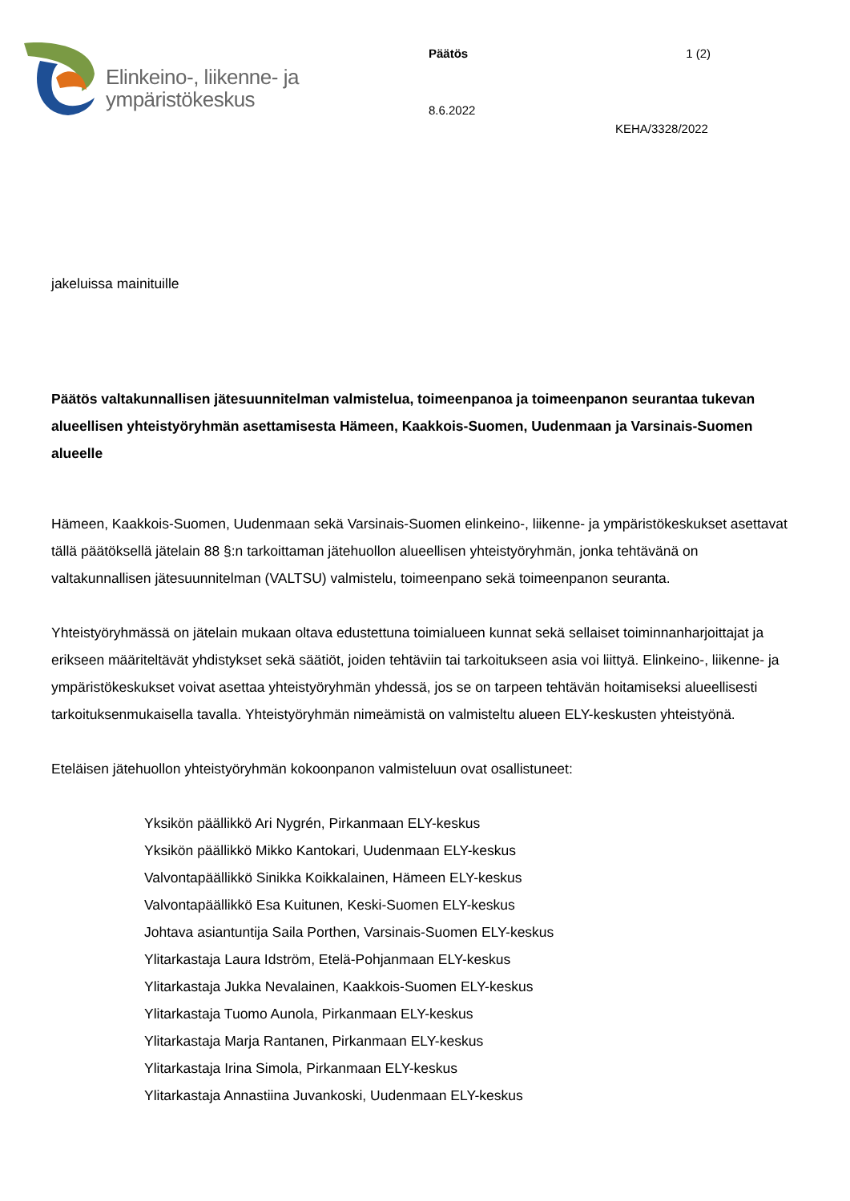Elinkeino-, liikenne- ja
ympäristökeskus
Päätös 1 (2)
8.6.2022
KEHA/3328/2022
jakeluissa mainituille
Päätös valtakunnallisen jätesuunnitelman valmistelua, toimeenpanoa ja toimeenpanon seurantaa tukevan alueellisen yhteistyöryhmän asettamisesta Hämeen, Kaakkois-Suomen, Uudenmaan ja Varsinais-Suomen alueelle
Hämeen, Kaakkois-Suomen, Uudenmaan sekä Varsinais-Suomen elinkeino-, liikenne- ja ympäristökeskukset asettavat tällä päätöksellä jätelain 88 §:n tarkoittaman jätehuollon alueellisen yhteistyöryhmän, jonka tehtävänä on valtakunnallisen jätesuunnitelman (VALTSU) valmistelu, toimeenpano sekä toimeenpanon seuranta.
Yhteistyöryhmässä on jätelain mukaan oltava edustettuna toimialueen kunnat sekä sellaiset toiminnanharjoittajat ja erikseen määriteltävät yhdistykset sekä säätiöt, joiden tehtäviin tai tarkoitukseen asia voi liittyä. Elinkeino-, liikenne- ja ympäristökeskukset voivat asettaa yhteistyöryhmän yhdessä, jos se on tarpeen tehtävän hoitamiseksi alueellisesti tarkoituksenmukaisella tavalla. Yhteistyöryhmän nimeämistä on valmisteltu alueen ELY-keskusten yhteistyönä.
Eteläisen jätehuollon yhteistyöryhmän kokoonpanon valmisteluun ovat osallistuneet:
Yksikön päällikkö Ari Nygrén, Pirkanmaan ELY-keskus
Yksikön päällikkö Mikko Kantokari, Uudenmaan ELY-keskus
Valvontapäällikkö Sinikka Koikkalainen, Hämeen ELY-keskus
Valvontapäällikkö Esa Kuitunen, Keski-Suomen ELY-keskus
Johtava asiantuntija Saila Porthen, Varsinais-Suomen ELY-keskus
Ylitarkastaja Laura Idström, Etelä-Pohjanmaan ELY-keskus
Ylitarkastaja Jukka Nevalainen, Kaakkois-Suomen ELY-keskus
Ylitarkastaja Tuomo Aunola, Pirkanmaan ELY-keskus
Ylitarkastaja Marja Rantanen, Pirkanmaan ELY-keskus
Ylitarkastaja Irina Simola, Pirkanmaan ELY-keskus
Ylitarkastaja Annastiina Juvankoski, Uudenmaan ELY-keskus